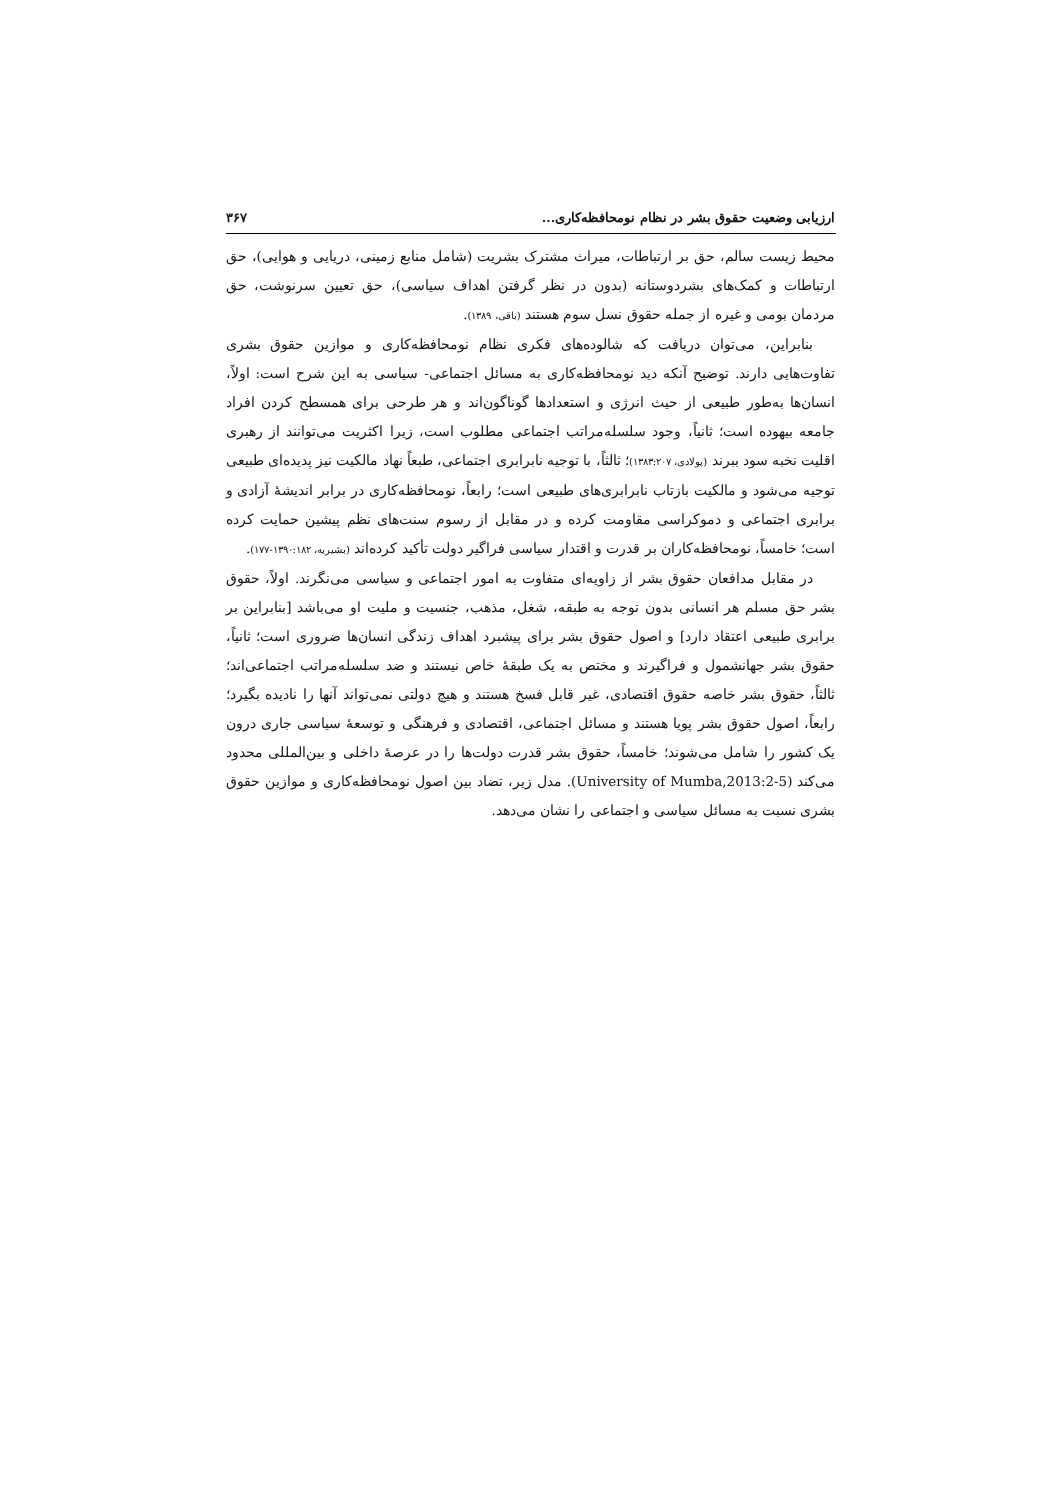ارزیابی وضعیت حقوق بشر در نظام نومحافظه‌کاری... ۳۶۷
محیط زیست سالم، حق بر ارتباطات، میراث مشترک بشریت (شامل منابع زمینی، دریایی و هوایی)، حق ارتباطات و کمک‌های بشردوستانه (بدون در نظر گرفتن اهداف سیاسی)، حق تعیین سرنوشت، حق مردمان بومی و غیره از جمله حقوق نسل سوم هستند (باقی، ۱۳۸۹).
بنابراین، می‌توان دریافت که شالوده‌های فکری نظام نومحافظه‌کاری و موازین حقوق بشری تفاوت‌هایی دارند. توضیح آنکه دید نومحافظه‌کاری به مسائل اجتماعی- سیاسی به این شرح است: اولاً، انسان‌ها به‌طور طبیعی از حیث انرژی و استعدادها گوناگون‌اند و هر طرحی برای همسطح کردن افراد جامعه بیهوده است؛ ثانیاً، وجود سلسله‌مراتب اجتماعی مطلوب است، زیرا اکثریت می‌توانند از رهبری اقلیت نخبه سود ببرند (پولادی، ۱۳۸۳:۲۰۷)؛ ثالثاً، با توجیه نابرابری اجتماعی، طبعاً نهاد مالکیت نیز پدیده‌ای طبیعی توجیه می‌شود و مالکیت بازتاب نابرابری‌های طبیعی است؛ رابعاً، نومحافظه‌کاری در برابر اندیشهٔ آزادی و برابری اجتماعی و دموکراسی مقاومت کرده و در مقابل از رسوم سنت‌های نظم پیشین حمایت کرده است؛ خامساً، نومحافظه‌کاران بر قدرت و اقتدار سیاسی فراگیر دولت تأکید کرده‌اند (بشیریه، ۱۳۹۰:۱۸۲-۱۷۷).
در مقابل مدافعان حقوق بشر از زاویه‌ای متفاوت به امور اجتماعی و سیاسی می‌نگرند. اولاً، حقوق بشر حق مسلم هر انسانی بدون توجه به طبقه، شغل، مذهب، جنسیت و ملیت او می‌باشد [بنابراین بر برابری طبیعی اعتقاد دارد] و اصول حقوق بشر برای پیشبرد اهداف زندگی انسان‌ها ضروری است؛ ثانیاً، حقوق بشر جهانشمول و فراگیرند و مختص به یک طبقهٔ خاص نیستند و ضد سلسله‌مراتب اجتماعی‌اند؛ ثالثاً، حقوق بشر خاصه حقوق اقتصادی، غیر قابل فسخ هستند و هیچ دولتی نمی‌تواند آنها را نادیده بگیرد؛ رابعاً، اصول حقوق بشر پویا هستند و مسائل اجتماعی، اقتصادی و فرهنگی و توسعهٔ سیاسی جاری درون یک کشور را شامل می‌شوند؛ خامساً، حقوق بشر قدرت دولت‌ها را در عرصهٔ داخلی و بین‌المللی محدود می‌کند (University of Mumba,2013:2-5). مدل زیر، تضاد بین اصول نومحافظه‌کاری و موازین حقوق بشری نسبت به مسائل سیاسی و اجتماعی را نشان می‌دهد.